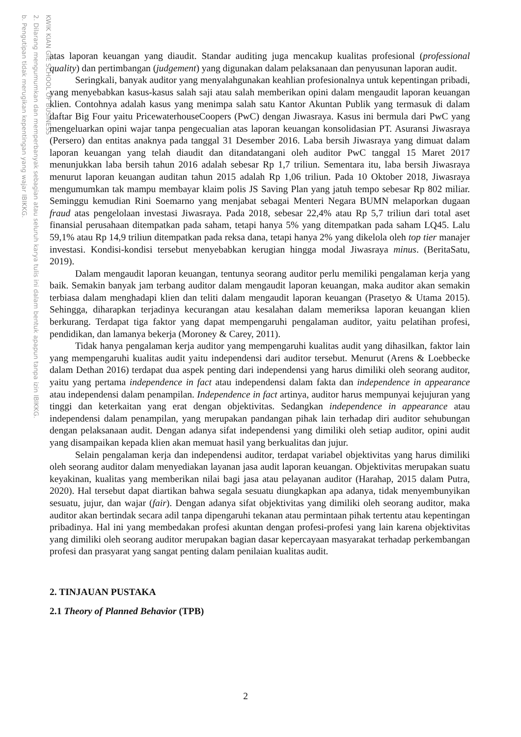KWIK KIAN GIE SCHOOL OF BUSINESS
2. Dilarang mengumumkan dan memperbanyak sebagian atau seluruh karya tulis ini dalam bentuk apapun tanpa izin IBIKKG.
b. Pengutipan tidak merugikan kepentingan yang wajar IBIKKG.
atas laporan keuangan yang diaudit. Standar auditing juga mencakup kualitas profesional (professional quality) dan pertimbangan (judgement) yang digunakan dalam pelaksanaan dan penyusunan laporan audit.
Seringkali, banyak auditor yang menyalahgunakan keahlian profesionalnya untuk kepentingan pribadi, yang menyebabkan kasus-kasus salah saji atau salah memberikan opini dalam mengaudit laporan keuangan klien. Contohnya adalah kasus yang menimpa salah satu Kantor Akuntan Publik yang termasuk di dalam daftar Big Four yaitu PricewaterhouseCoopers (PwC) dengan Jiwasraya. Kasus ini bermula dari PwC yang mengeluarkan opini wajar tanpa pengecualian atas laporan keuangan konsolidasian PT. Asuransi Jiwasraya (Persero) dan entitas anaknya pada tanggal 31 Desember 2016. Laba bersih Jiwasraya yang dimuat dalam laporan keuangan yang telah diaudit dan ditandatangani oleh auditor PwC tanggal 15 Maret 2017 menunjukkan laba bersih tahun 2016 adalah sebesar Rp 1,7 triliun. Sementara itu, laba bersih Jiwasraya menurut laporan keuangan auditan tahun 2015 adalah Rp 1,06 triliun. Pada 10 Oktober 2018, Jiwasraya mengumumkan tak mampu membayar klaim polis JS Saving Plan yang jatuh tempo sebesar Rp 802 miliar. Seminggu kemudian Rini Soemarno yang menjabat sebagai Menteri Negara BUMN melaporkan dugaan fraud atas pengelolaan investasi Jiwasraya. Pada 2018, sebesar 22,4% atau Rp 5,7 triliun dari total aset finansial perusahaan ditempatkan pada saham, tetapi hanya 5% yang ditempatkan pada saham LQ45. Lalu 59,1% atau Rp 14,9 triliun ditempatkan pada reksa dana, tetapi hanya 2% yang dikelola oleh top tier manajer investasi. Kondisi-kondisi tersebut menyebabkan kerugian hingga modal Jiwasraya minus. (BeritaSatu, 2019).
Dalam mengaudit laporan keuangan, tentunya seorang auditor perlu memiliki pengalaman kerja yang baik. Semakin banyak jam terbang auditor dalam mengaudit laporan keuangan, maka auditor akan semakin terbiasa dalam menghadapi klien dan teliti dalam mengaudit laporan keuangan (Prasetyo & Utama 2015). Sehingga, diharapkan terjadinya kecurangan atau kesalahan dalam memeriksa laporan keuangan klien berkurang. Terdapat tiga faktor yang dapat mempengaruhi pengalaman auditor, yaitu pelatihan profesi, pendidikan, dan lamanya bekerja (Moroney & Carey, 2011).
Tidak hanya pengalaman kerja auditor yang mempengaruhi kualitas audit yang dihasilkan, faktor lain yang mempengaruhi kualitas audit yaitu independensi dari auditor tersebut. Menurut (Arens & Loebbecke dalam Dethan 2016) terdapat dua aspek penting dari independensi yang harus dimiliki oleh seorang auditor, yaitu yang pertama independence in fact atau independensi dalam fakta dan independence in appearance atau independensi dalam penampilan. Independence in fact artinya, auditor harus mempunyai kejujuran yang tinggi dan keterkaitan yang erat dengan objektivitas. Sedangkan independence in appearance atau independensi dalam penampilan, yang merupakan pandangan pihak lain terhadap diri auditor sehubungan dengan pelaksanaan audit. Dengan adanya sifat independensi yang dimiliki oleh setiap auditor, opini audit yang disampaikan kepada klien akan memuat hasil yang berkualitas dan jujur.
Selain pengalaman kerja dan independensi auditor, terdapat variabel objektivitas yang harus dimiliki oleh seorang auditor dalam menyediakan layanan jasa audit laporan keuangan. Objektivitas merupakan suatu keyakinan, kualitas yang memberikan nilai bagi jasa atau pelayanan auditor (Harahap, 2015 dalam Putra, 2020). Hal tersebut dapat diartikan bahwa segala sesuatu diungkapkan apa adanya, tidak menyembunyikan sesuatu, jujur, dan wajar (fair). Dengan adanya sifat objektivitas yang dimiliki oleh seorang auditor, maka auditor akan bertindak secara adil tanpa dipengaruhi tekanan atau permintaan pihak tertentu atau kepentingan pribadinya. Hal ini yang membedakan profesi akuntan dengan profesi-profesi yang lain karena objektivitas yang dimiliki oleh seorang auditor merupakan bagian dasar kepercayaan masyarakat terhadap perkembangan profesi dan prasyarat yang sangat penting dalam penilaian kualitas audit.
2. TINJAUAN PUSTAKA
2.1 Theory of Planned Behavior (TPB)
2